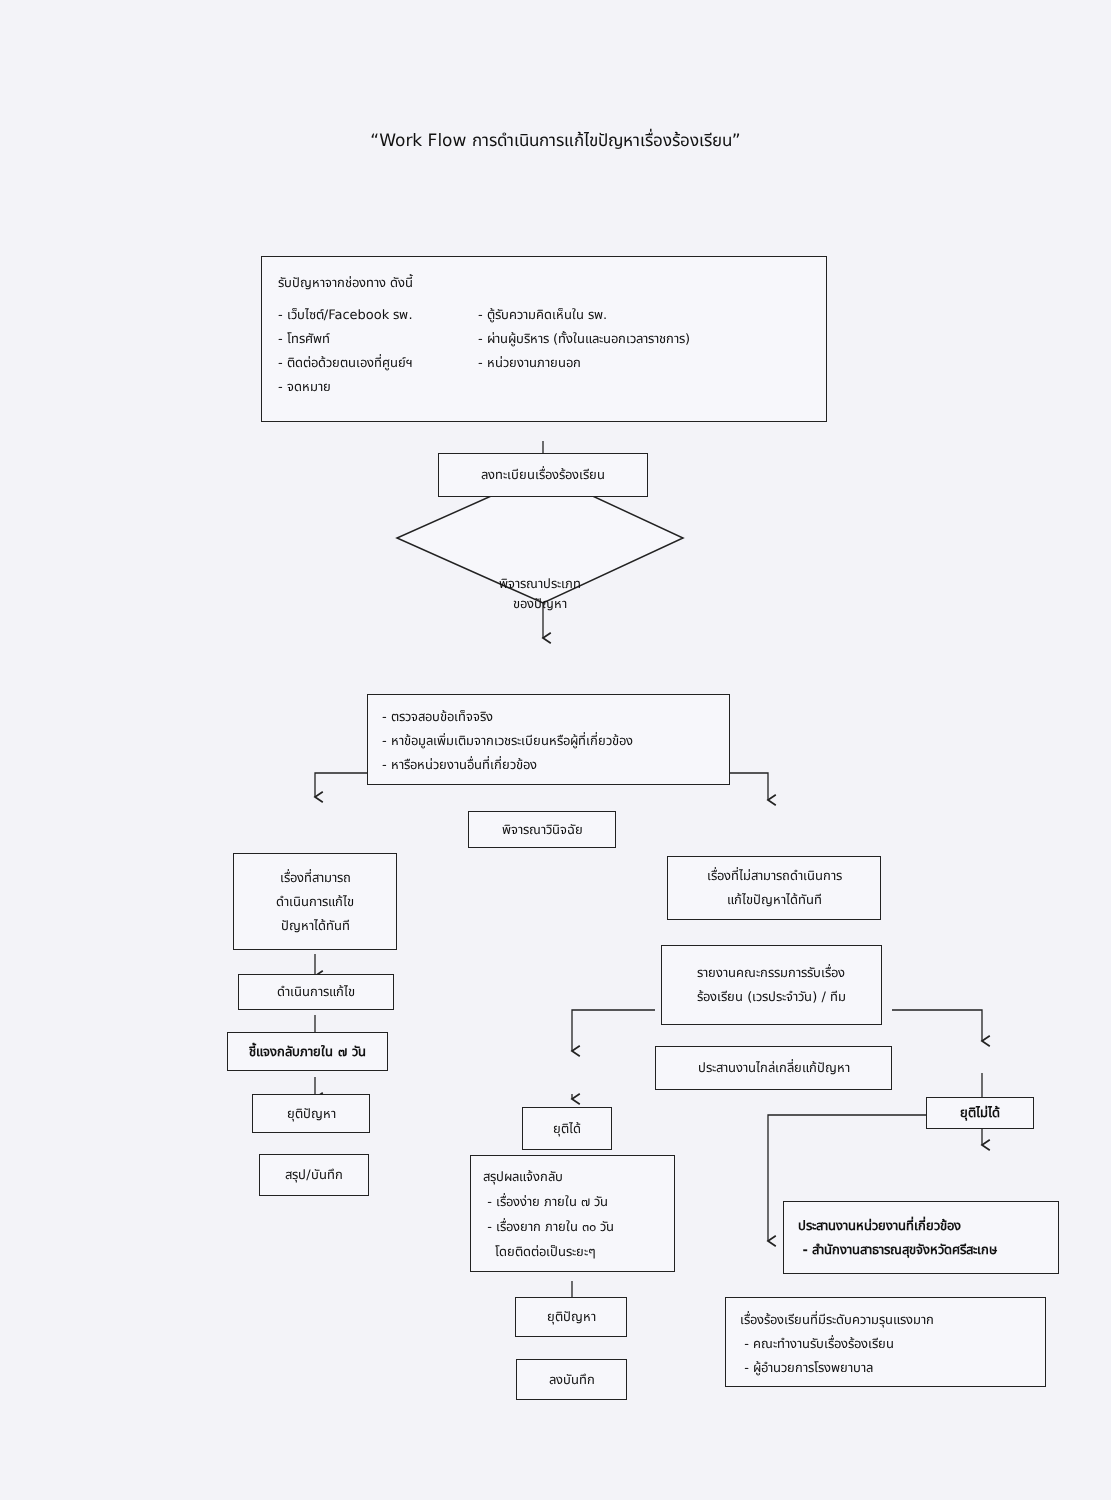“Work Flow การดำเนินการแก้ไขปัญหาเรื่องร้องเรียน”
รับปัญหาจากช่องทาง ดังนี้
- เว็บไซต์/Facebook รพ.
- โทรศัพท์
- ติดต่อด้วยตนเองที่ศูนย์ฯ
- จดหมาย
- ตู้รับความคิดเห็นใน รพ.
- ผ่านผู้บริหาร (ทั้งในและนอกเวลาราชการ)
- หน่วยงานภายนอก
ลงทะเบียนเรื่องร้องเรียน
พิจารณาประเภท
ของปัญหา
- ตรวจสอบข้อเท็จจริง
- หาข้อมูลเพิ่มเติมจากเวชระเบียนหรือผู้ที่เกี่ยวข้อง
- หารือหน่วยงานอื่นที่เกี่ยวข้อง
พิจารณาวินิจฉัย
เรื่องที่สามารถ
ดำเนินการแก้ไข
ปัญหาได้ทันที
ดำเนินการแก้ไข
ชี้แจงกลับภายใน ๗ วัน
ยุติปัญหา
สรุป/บันทึก
เรื่องที่ไม่สามารถดำเนินการ
แก้ไขปัญหาได้ทันที
รายงานคณะกรรมการรับเรื่อง
ร้องเรียน (เวรประจำวัน) / ทีม
ประสานงานไกล่เกลี่ยแก้ปัญหา
ยุติได้
สรุปผลแจ้งกลับ
- เรื่องง่าย ภายใน ๗ วัน
- เรื่องยาก ภายใน ๓๐ วัน
โดยติดต่อเป็นระยะๆ
ยุติปัญหา
ลงบันทึก
ยุติไม่ได้
ประสานงานหน่วยงานที่เกี่ยวข้อง
- สำนักงานสาธารณสุขจังหวัดศรีสะเกษ
เรื่องร้องเรียนที่มีระดับความรุนแรงมาก
- คณะทำงานรับเรื่องร้องเรียน
- ผู้อำนวยการโรงพยาบาล